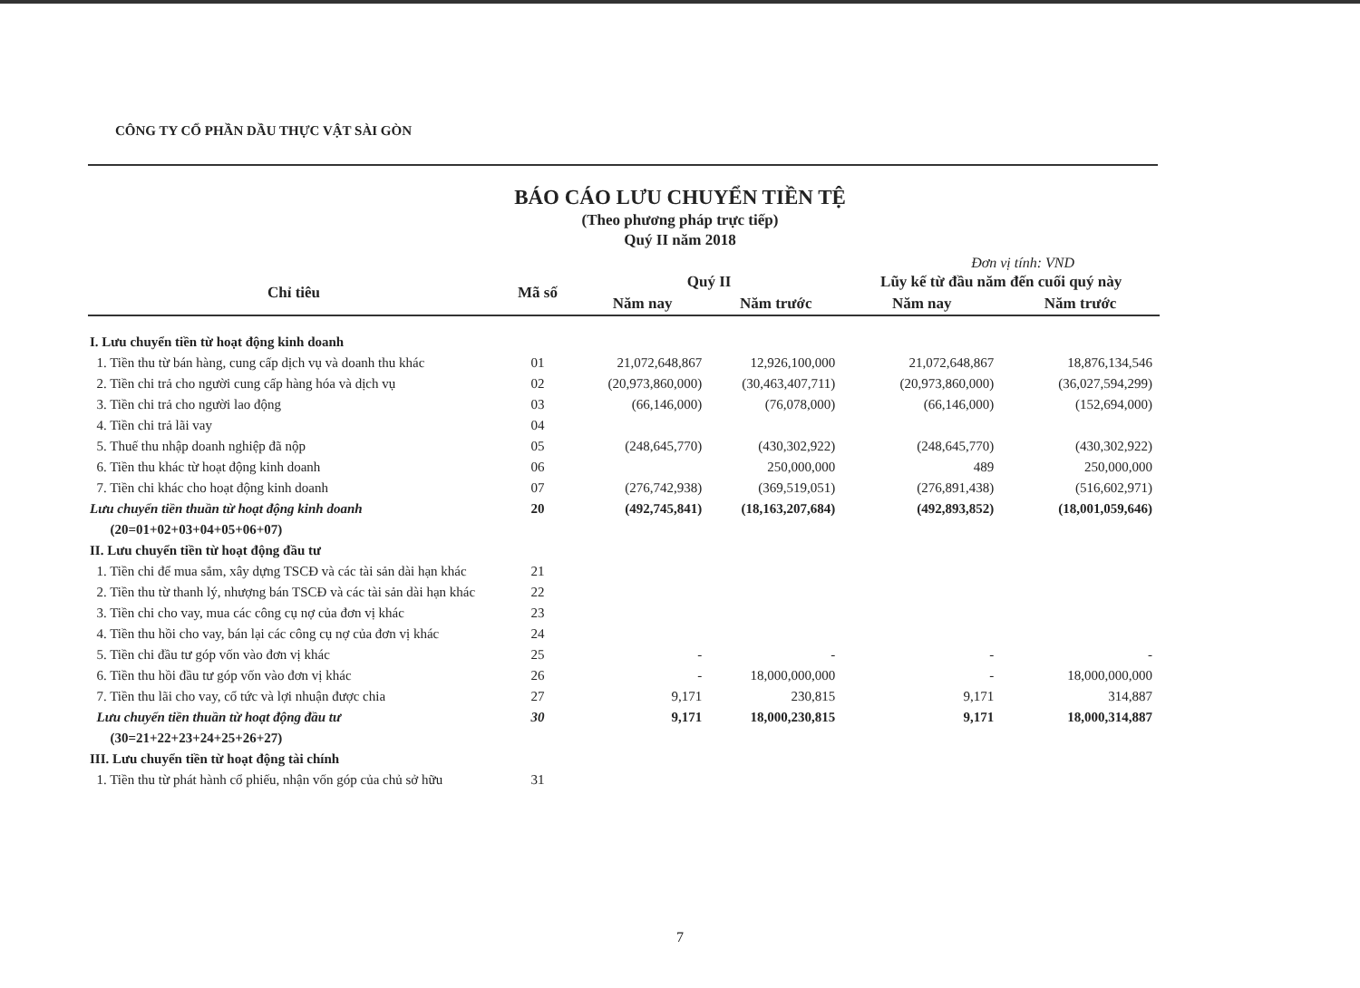CÔNG TY CỔ PHẦN DẦU THỰC VẬT SÀI GÒN
BÁO CÁO LƯU CHUYỂN TIỀN TỆ
(Theo phương pháp trực tiếp)
Quý II năm 2018
Đơn vị tính: VND
| Chỉ tiêu | Mã số | Quý II | | Lũy kế từ đầu năm đến cuối quý này | |
| --- | --- | --- | --- | --- | --- |
| | | Năm nay | Năm trước | Năm nay | Năm trước |
| I. Lưu chuyển tiền từ hoạt động kinh doanh | | | | | |
| 1. Tiền thu từ bán hàng, cung cấp dịch vụ và doanh thu khác | 01 | 21,072,648,867 | 12,926,100,000 | 21,072,648,867 | 18,876,134,546 |
| 2. Tiền chi trả cho người cung cấp hàng hóa và dịch vụ | 02 | (20,973,860,000) | (30,463,407,711) | (20,973,860,000) | (36,027,594,299) |
| 3. Tiền chi trả cho người lao động | 03 | (66,146,000) | (76,078,000) | (66,146,000) | (152,694,000) |
| 4. Tiền chi trả lãi vay | 04 | | | | |
| 5. Thuế thu nhập doanh nghiệp đã nộp | 05 | (248,645,770) | (430,302,922) | (248,645,770) | (430,302,922) |
| 6. Tiền thu khác từ hoạt động kinh doanh | 06 | | 250,000,000 | 489 | 250,000,000 |
| 7. Tiền chi khác cho hoạt động kinh doanh | 07 | (276,742,938) | (369,519,051) | (276,891,438) | (516,602,971) |
| Lưu chuyển tiền thuần từ hoạt động kinh doanh | 20 | (492,745,841) | (18,163,207,684) | (492,893,852) | (18,001,059,646) |
| (20=01+02+03+04+05+06+07) | | | | | |
| II. Lưu chuyển tiền từ hoạt động đầu tư | | | | | |
| 1. Tiền chi để mua sắm, xây dựng TSCĐ và các tài sản dài hạn khác | 21 | | | | |
| 2. Tiền thu từ thanh lý, nhượng bán TSCĐ và các tài sản dài hạn khác | 22 | | | | |
| 3. Tiền chi cho vay, mua các công cụ nợ của đơn vị khác | 23 | | | | |
| 4. Tiền thu hồi cho vay, bán lại các công cụ nợ của đơn vị khác | 24 | | | | |
| 5. Tiền chi đầu tư góp vốn vào đơn vị khác | 25 | - | - | - | - |
| 6. Tiền thu hồi đầu tư góp vốn vào đơn vị khác | 26 | - | 18,000,000,000 | - | 18,000,000,000 |
| 7. Tiền thu lãi cho vay, cổ tức và lợi nhuận được chia | 27 | 9,171 | 230,815 | 9,171 | 314,887 |
| Lưu chuyển tiền thuần từ hoạt động đầu tư | 30 | 9,171 | 18,000,230,815 | 9,171 | 18,000,314,887 |
| (30=21+22+23+24+25+26+27) | | | | | |
| III. Lưu chuyển tiền từ hoạt động tài chính | | | | | |
| 1. Tiền thu từ phát hành cổ phiếu, nhận vốn góp của chủ sở hữu | 31 | | | | |
7